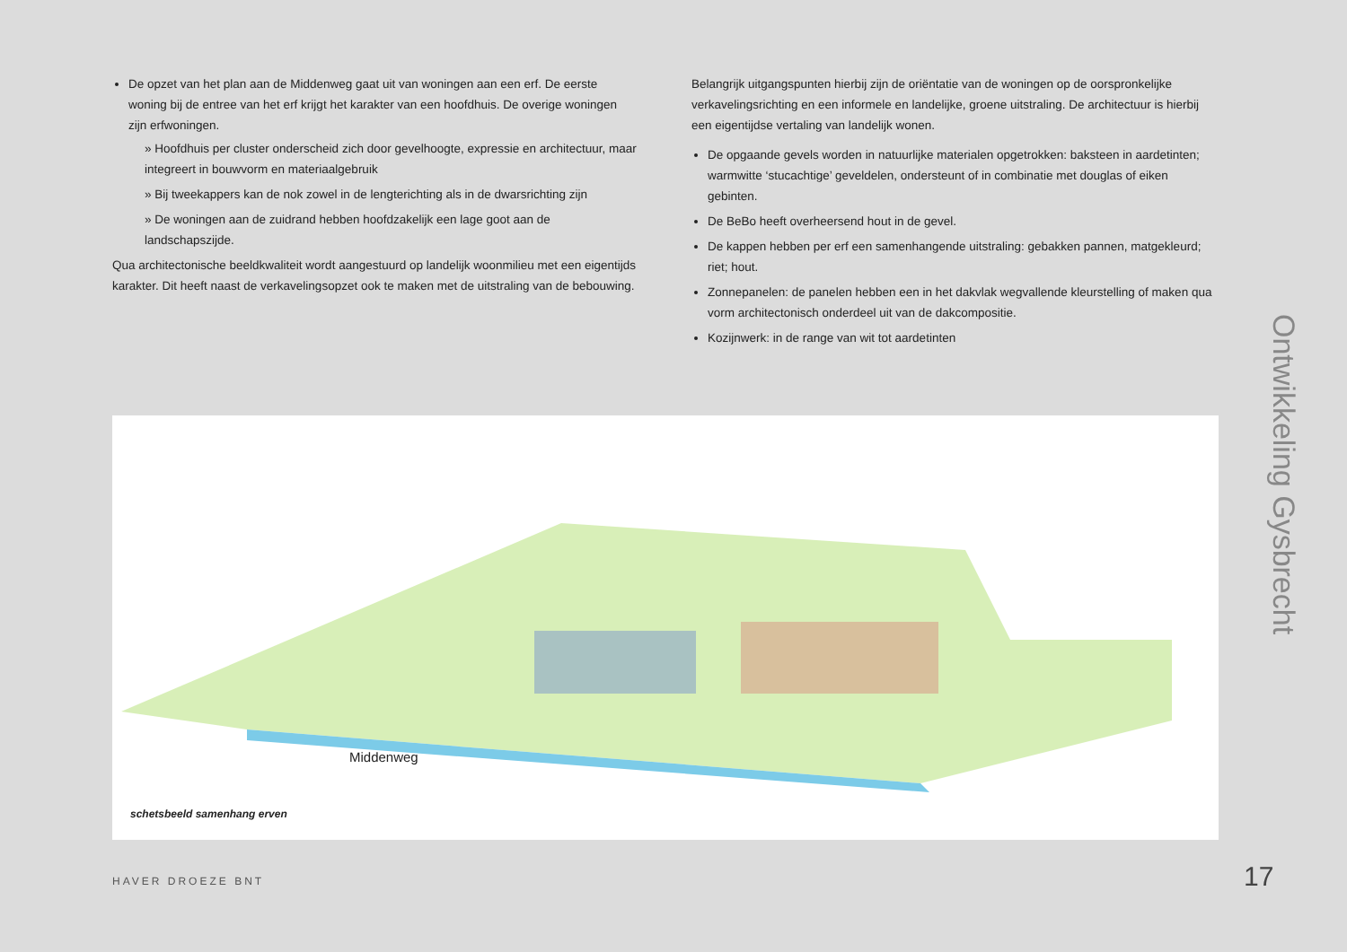De opzet van het plan aan de Middenweg gaat uit van woningen aan een erf. De eerste woning bij de entree van het erf krijgt het karakter van een hoofdhuis. De overige woningen zijn erfwoningen.
» Hoofdhuis per cluster onderscheid zich door gevelhoogte, expressie en architectuur, maar integreert in bouwvorm en materiaalgebruik
» Bij tweekappers kan de nok zowel in de lengterichting als in de dwarsrichting zijn
» De woningen aan de zuidrand hebben hoofdzakelijk een lage goot aan de landschapszijde.
Qua architectonische beeldkwaliteit wordt aangestuurd op landelijk woonmilieu met een eigentijds karakter. Dit heeft naast de verkavelingsopzet ook te maken met de uitstraling van de bebouwing.
Belangrijk uitgangspunten hierbij zijn de oriëntatie van de woningen op de oorspronkelijke verkavelingsrichting en een informele en landelijke, groene uitstraling. De architectuur is hierbij een eigentijdse vertaling van landelijk wonen.
De opgaande gevels worden in natuurlijke materialen opgetrokken: baksteen in aardetinten; warmwitte ‘stucachtige’ geveldelen, ondersteunt of in combinatie met douglas of eiken gebinten.
De BeBo heeft overheersend hout in de gevel.
De kappen hebben per erf een samenhangende uitstraling: gebakken pannen, matgekleurd; riet; hout.
Zonnepanelen: de panelen hebben een in het dakvlak wegvallende kleurstelling of maken qua vorm architectonisch onderdeel uit van de dakcompositie.
Kozijnwerk: in de range van wit tot aardetinten
Middenweg
schetsbeeld samenhang erven
Ontwikkeling Gysbrecht
HAVER DROEZE BNT 17